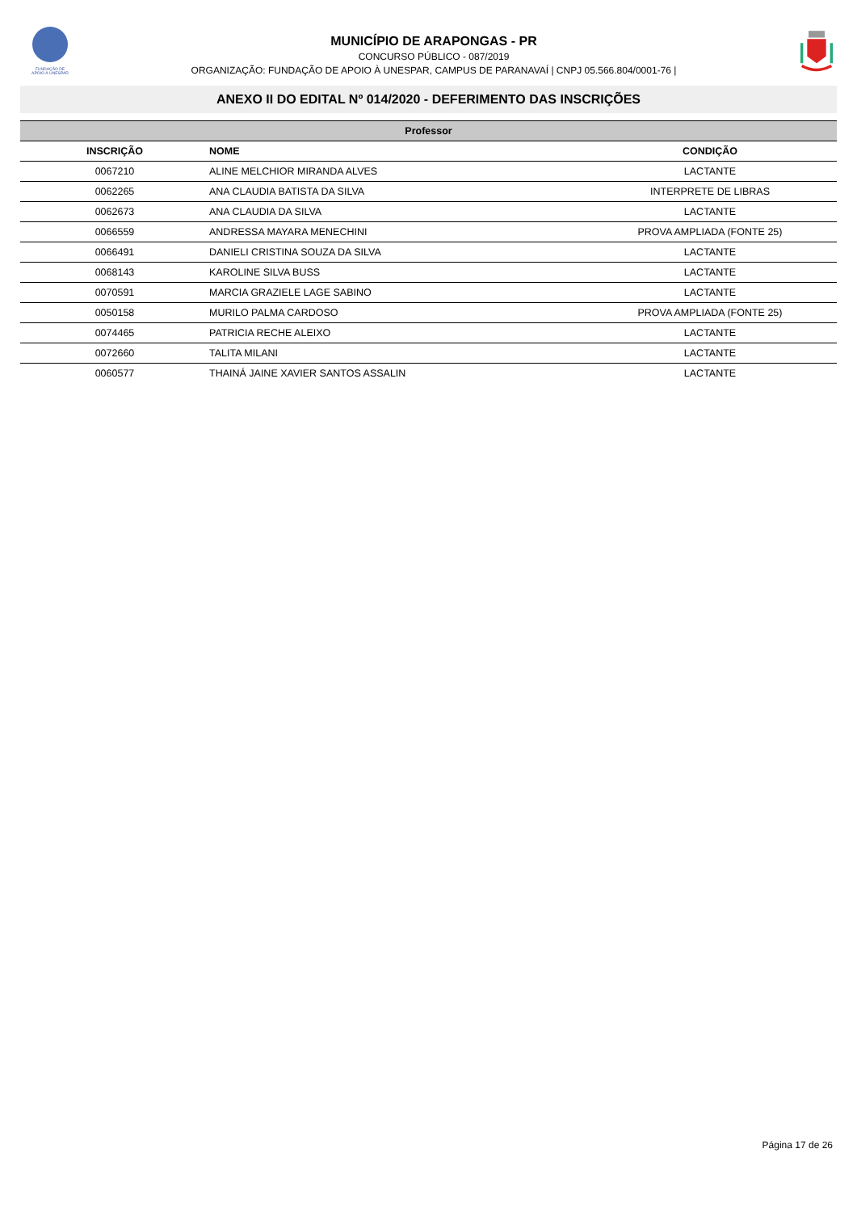FUNDAÇÃO DE
APOIO À UNESPAR
MUNICÍPIO DE ARAPONGAS - PR
CONCURSO PÚBLICO - 087/2019
ORGANIZAÇÃO: FUNDAÇÃO DE APOIO À UNESPAR, CAMPUS DE PARANAVAÍ | CNPJ 05.566.804/0001-76 |
ANEXO II DO EDITAL Nº 014/2020 - DEFERIMENTO DAS INSCRIÇÕES
| Professor | | |
| INSCRIÇÃO | NOME | CONDIÇÃO |
| 0067210 | ALINE MELCHIOR MIRANDA ALVES | LACTANTE |
| 0062265 | ANA CLAUDIA BATISTA DA SILVA | INTERPRETE DE LIBRAS |
| 0062673 | ANA CLAUDIA DA SILVA | LACTANTE |
| 0066559 | ANDRESSA MAYARA MENECHINI | PROVA AMPLIADA (FONTE 25) |
| 0066491 | DANIELI CRISTINA SOUZA DA SILVA | LACTANTE |
| 0068143 | KAROLINE SILVA BUSS | LACTANTE |
| 0070591 | MARCIA GRAZIELE LAGE SABINO | LACTANTE |
| 0050158 | MURILO PALMA CARDOSO | PROVA AMPLIADA (FONTE 25) |
| 0074465 | PATRICIA RECHE ALEIXO | LACTANTE |
| 0072660 | TALITA MILANI | LACTANTE |
| 0060577 | THAINÁ JAINE XAVIER SANTOS ASSALIN | LACTANTE |
Página 17 de 26